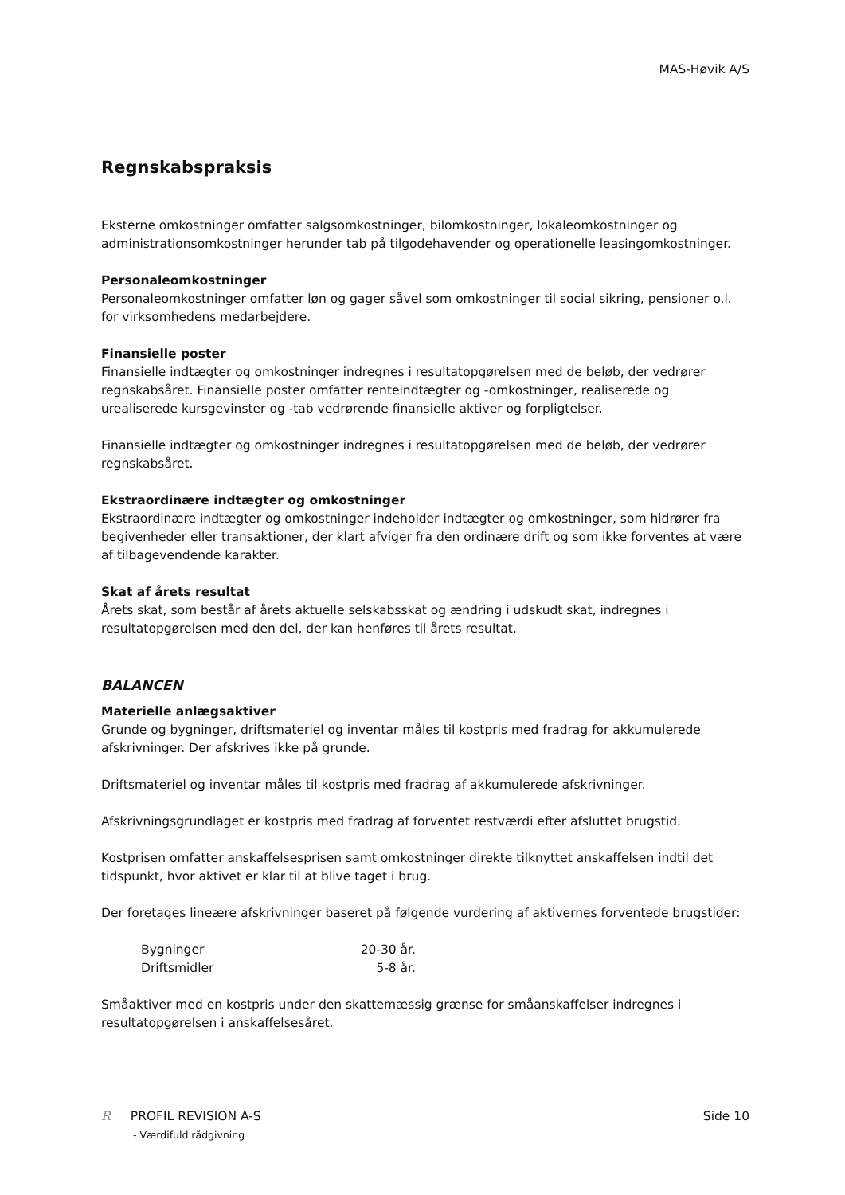MAS-Høvik A/S
Regnskabspraksis
Eksterne omkostninger omfatter salgsomkostninger, bilomkostninger, lokaleomkostninger og administrationsomkostninger herunder tab på tilgodehavender og operationelle leasingomkostninger.
Personaleomkostninger
Personaleomkostninger omfatter løn og gager såvel som omkostninger til social sikring, pensioner o.l. for virksomhedens medarbejdere.
Finansielle poster
Finansielle indtægter og omkostninger indregnes i resultatopgørelsen med de beløb, der vedrører regnskabsåret. Finansielle poster omfatter renteindtægter og -omkostninger, realiserede og urealiserede kursgevinster og -tab vedrørende finansielle aktiver og forpligtelser.
Finansielle indtægter og omkostninger indregnes i resultatopgørelsen med de beløb, der vedrører regnskabsåret.
Ekstraordinære indtægter og omkostninger
Ekstraordinære indtægter og omkostninger indeholder indtægter og omkostninger, som hidrører fra begivenheder eller transaktioner, der klart afviger fra den ordinære drift og som ikke forventes at være af tilbagevendende karakter.
Skat af årets resultat
Årets skat, som består af årets aktuelle selskabsskat og ændring i udskudt skat, indregnes i resultatopgørelsen med den del, der kan henføres til årets resultat.
BALANCEN
Materielle anlægsaktiver
Grunde og bygninger, driftsmateriel og inventar måles til kostpris med fradrag for akkumulerede afskrivninger. Der afskrives ikke på grunde.
Driftsmateriel og inventar måles til kostpris med fradrag af akkumulerede afskrivninger.
Afskrivningsgrundlaget er kostpris med fradrag af forventet restværdi efter afsluttet brugstid.
Kostprisen omfatter anskaffelsesprisen samt omkostninger direkte tilknyttet anskaffelsen indtil det tidspunkt, hvor aktivet er klar til at blive taget i brug.
Der foretages lineære afskrivninger baseret på følgende vurdering af aktivernes forventede brugstider:
| Bygninger | 20-30 år. |
| Driftsmidler | 5-8 år. |
Småaktiver med en kostpris under den skattemæssig grænse for småanskaffelser indregnes i resultatopgørelsen i anskaffelsesåret.
R PROFIL REVISION A-S
- Værdifuld rådgivning
Side 10